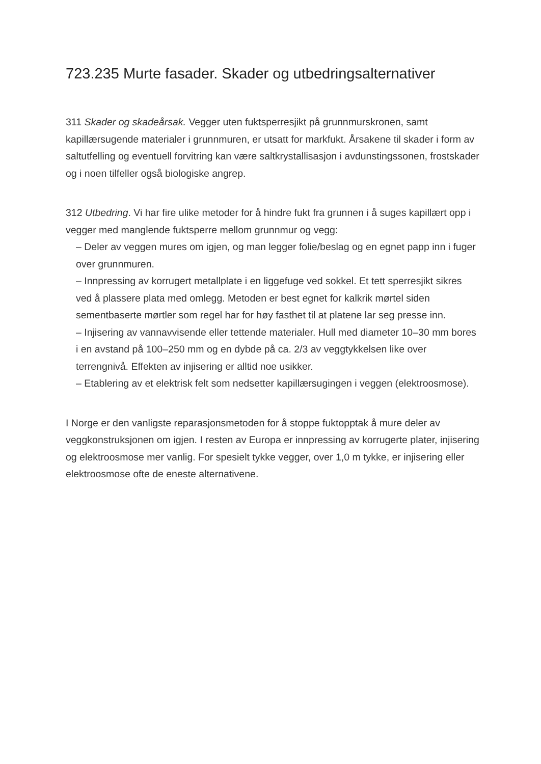723.235 Murte fasader. Skader og utbedringsalternativer
311 Skader og skadeårsak. Vegger uten fuktsperresjikt på grunnmurskronen, samt kapillærsugende materialer i grunnmuren, er utsatt for markfukt. Årsakene til skader i form av saltutfelling og eventuell forvitring kan være saltkrystallisasjon i avdunstingssonen, frostskader og i noen tilfeller også biologiske angrep.
312 Utbedring. Vi har fire ulike metoder for å hindre fukt fra grunnen i å suges kapillært opp i vegger med manglende fuktsperre mellom grunnmur og vegg:
– Deler av veggen mures om igjen, og man legger folie/beslag og en egnet papp inn i fuger over grunnmuren.
– Innpressing av korrugert metallplate i en liggefuge ved sokkel. Et tett sperresjikt sikres ved å plassere plata med omlegg. Metoden er best egnet for kalkrik mørtel siden sementbaserte mørtler som regel har for høy fasthet til at platene lar seg presse inn.
– Injisering av vannavvisende eller tettende materialer. Hull med diameter 10–30 mm bores i en avstand på 100–250 mm og en dybde på ca. 2/3 av veggtykkelsen like over terrengnivå. Effekten av injisering er alltid noe usikker.
– Etablering av et elektrisk felt som nedsetter kapillærsugingen i veggen (elektroosmose).
I Norge er den vanligste reparasjonsmetoden for å stoppe fuktopptak å mure deler av veggkonstruksjonen om igjen. I resten av Europa er innpressing av korrugerte plater, injisering og elektroosmose mer vanlig. For spesielt tykke vegger, over 1,0 m tykke, er injisering eller elektroosmose ofte de eneste alternativene.